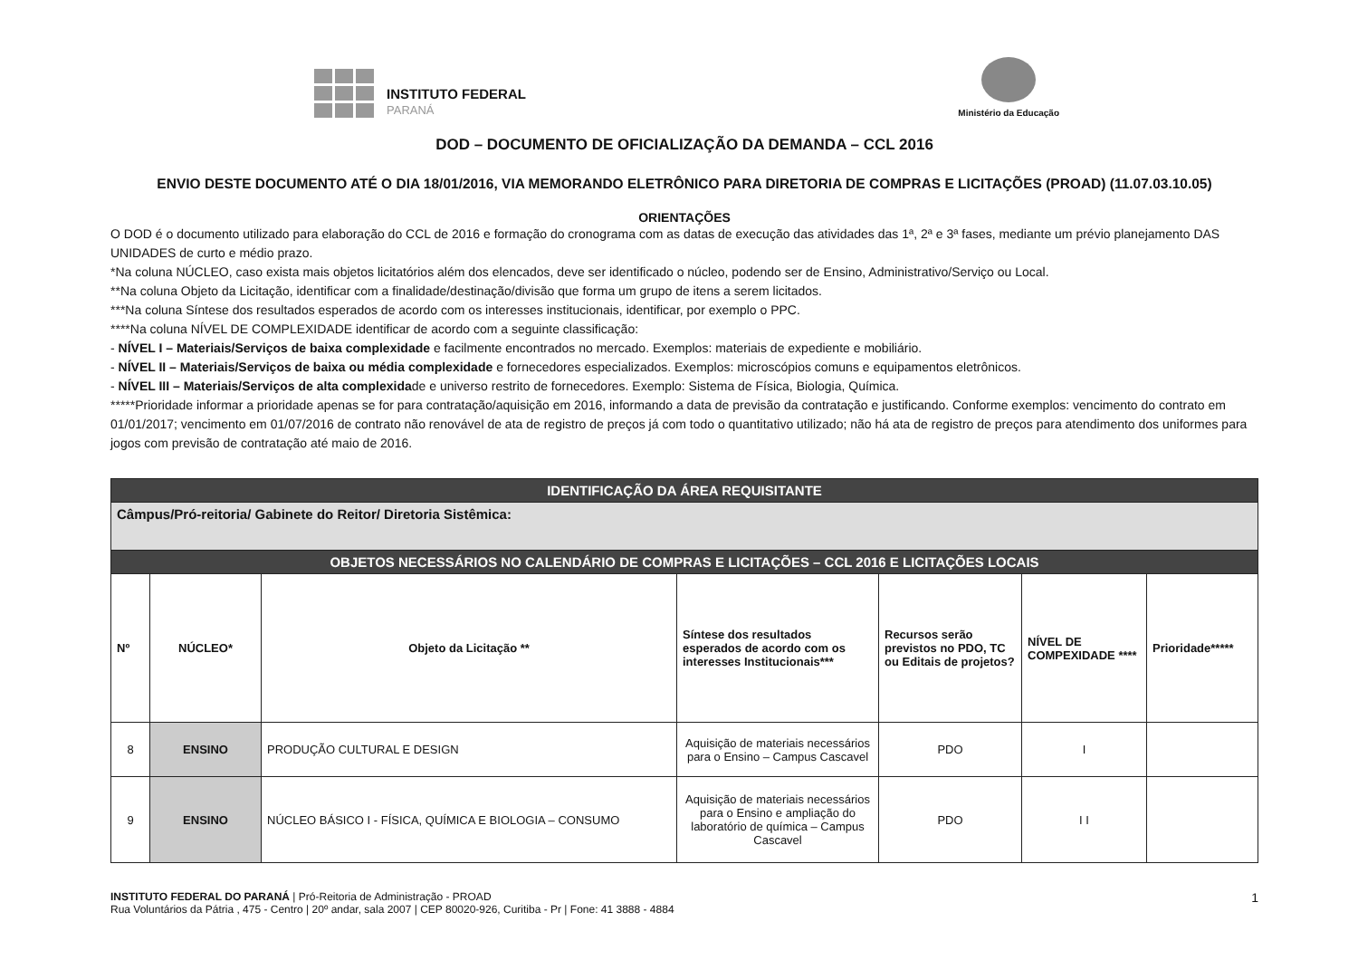INSTITUTO FEDERAL
PARANÁ
Ministério da Educação
DOD – DOCUMENTO DE OFICIALIZAÇÃO DA DEMANDA – CCL 2016
ENVIO DESTE DOCUMENTO ATÉ O DIA 18/01/2016, VIA MEMORANDO ELETRÔNICO PARA DIRETORIA DE COMPRAS E LICITAÇÕES (PROAD) (11.07.03.10.05)
ORIENTAÇÕES
O DOD é o documento utilizado para elaboração do CCL de 2016 e formação do cronograma com as datas de execução das atividades das 1ª, 2ª e 3ª fases, mediante um prévio planejamento DAS UNIDADES de curto e médio prazo.
*Na coluna NÚCLEO, caso exista mais objetos licitatórios além dos elencados, deve ser identificado o núcleo, podendo ser de Ensino, Administrativo/Serviço ou Local.
**Na coluna Objeto da Licitação, identificar com a finalidade/destinação/divisão que forma um grupo de itens a serem licitados.
***Na coluna Síntese dos resultados esperados de acordo com os interesses institucionais, identificar, por exemplo o PPC.
****Na coluna NÍVEL DE COMPLEXIDADE identificar de acordo com a seguinte classificação:
- NÍVEL I – Materiais/Serviços de baixa complexidade e facilmente encontrados no mercado. Exemplos: materiais de expediente e mobiliário.
- NÍVEL II – Materiais/Serviços de baixa ou média complexidade e fornecedores especializados. Exemplos: microscópios comuns e equipamentos eletrônicos.
- NÍVEL III – Materiais/Serviços de alta complexidade e universo restrito de fornecedores. Exemplo: Sistema de Física, Biologia, Química.
*****Prioridade informar a prioridade apenas se for para contratação/aquisição em 2016, informando a data de previsão da contratação e justificando. Conforme exemplos: vencimento do contrato em 01/01/2017; vencimento em 01/07/2016 de contrato não renovável de ata de registro de preços já com todo o quantitativo utilizado; não há ata de registro de preços para atendimento dos uniformes para jogos com previsão de contratação até maio de 2016.
| IDENTIFICAÇÃO DA ÁREA REQUISITANTE | | | | | | |
| Câmpus/Pró-reitoria/ Gabinete do Reitor/ Diretoria Sistêmica: | | | | | | |
| OBJETOS NECESSÁRIOS NO CALENDÁRIO DE COMPRAS E LICITAÇÕES – CCL 2016 E LICITAÇÕES LOCAIS | | | | | | |
| Nº | NÚCLEO* | Objeto da Licitação ** | Síntese dos resultados esperados de acordo com os interesses Institucionais*** | Recursos serão previstos no PDO, TC ou Editais de projetos? | NÍVEL DE COMPEXIDADE **** | Prioridade***** |
| 8 | ENSINO | PRODUÇÃO CULTURAL E DESIGN | Aquisição de materiais necessários para o Ensino – Campus Cascavel | PDO | I | |
| 9 | ENSINO | NÚCLEO BÁSICO I - FÍSICA, QUÍMICA E BIOLOGIA – CONSUMO | Aquisição de materiais necessários para o Ensino e ampliação do laboratório de química – Campus Cascavel | PDO | I I | |
INSTITUTO FEDERAL DO PARANÁ | Pró-Reitoria de Administração - PROAD
Rua Voluntários da Pátria , 475 - Centro | 20º andar, sala 2007 | CEP 80020-926, Curitiba - Pr | Fone: 41 3888 - 4884
1